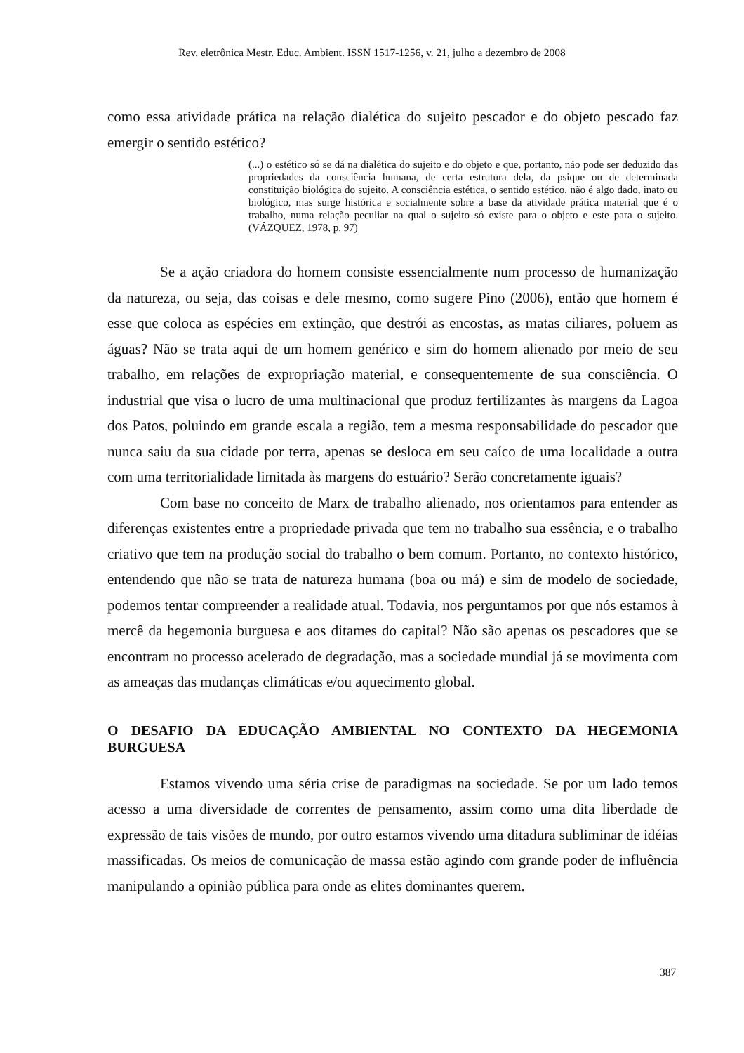Rev. eletrônica Mestr. Educ. Ambient. ISSN 1517-1256, v. 21, julho a dezembro de 2008
como essa atividade prática na relação dialética do sujeito pescador e do objeto pescado faz emergir o sentido estético?
(...) o estético só se dá na dialética do sujeito e do objeto e que, portanto, não pode ser deduzido das propriedades da consciência humana, de certa estrutura dela, da psique ou de determinada constituição biológica do sujeito. A consciência estética, o sentido estético, não é algo dado, inato ou biológico, mas surge histórica e socialmente sobre a base da atividade prática material que é o trabalho, numa relação peculiar na qual o sujeito só existe para o objeto e este para o sujeito. (VÁZQUEZ, 1978, p. 97)
Se a ação criadora do homem consiste essencialmente num processo de humanização da natureza, ou seja, das coisas e dele mesmo, como sugere Pino (2006), então que homem é esse que coloca as espécies em extinção, que destrói as encostas, as matas ciliares, poluem as águas? Não se trata aqui de um homem genérico e sim do homem alienado por meio de seu trabalho, em relações de expropriação material, e consequentemente de sua consciência. O industrial que visa o lucro de uma multinacional que produz fertilizantes às margens da Lagoa dos Patos, poluindo em grande escala a região, tem a mesma responsabilidade do pescador que nunca saiu da sua cidade por terra, apenas se desloca em seu caíco de uma localidade a outra com uma territorialidade limitada às margens do estuário? Serão concretamente iguais?
Com base no conceito de Marx de trabalho alienado, nos orientamos para entender as diferenças existentes entre a propriedade privada que tem no trabalho sua essência, e o trabalho criativo que tem na produção social do trabalho o bem comum. Portanto, no contexto histórico, entendendo que não se trata de natureza humana (boa ou má) e sim de modelo de sociedade, podemos tentar compreender a realidade atual. Todavia, nos perguntamos por que nós estamos à mercê da hegemonia burguesa e aos ditames do capital? Não são apenas os pescadores que se encontram no processo acelerado de degradação, mas a sociedade mundial já se movimenta com as ameaças das mudanças climáticas e/ou aquecimento global.
O DESAFIO DA EDUCAÇÃO AMBIENTAL NO CONTEXTO DA HEGEMONIA BURGUESA
Estamos vivendo uma séria crise de paradigmas na sociedade. Se por um lado temos acesso a uma diversidade de correntes de pensamento, assim como uma dita liberdade de expressão de tais visões de mundo, por outro estamos vivendo uma ditadura subliminar de idéias massificadas. Os meios de comunicação de massa estão agindo com grande poder de influência manipulando a opinião pública para onde as elites dominantes querem.
387